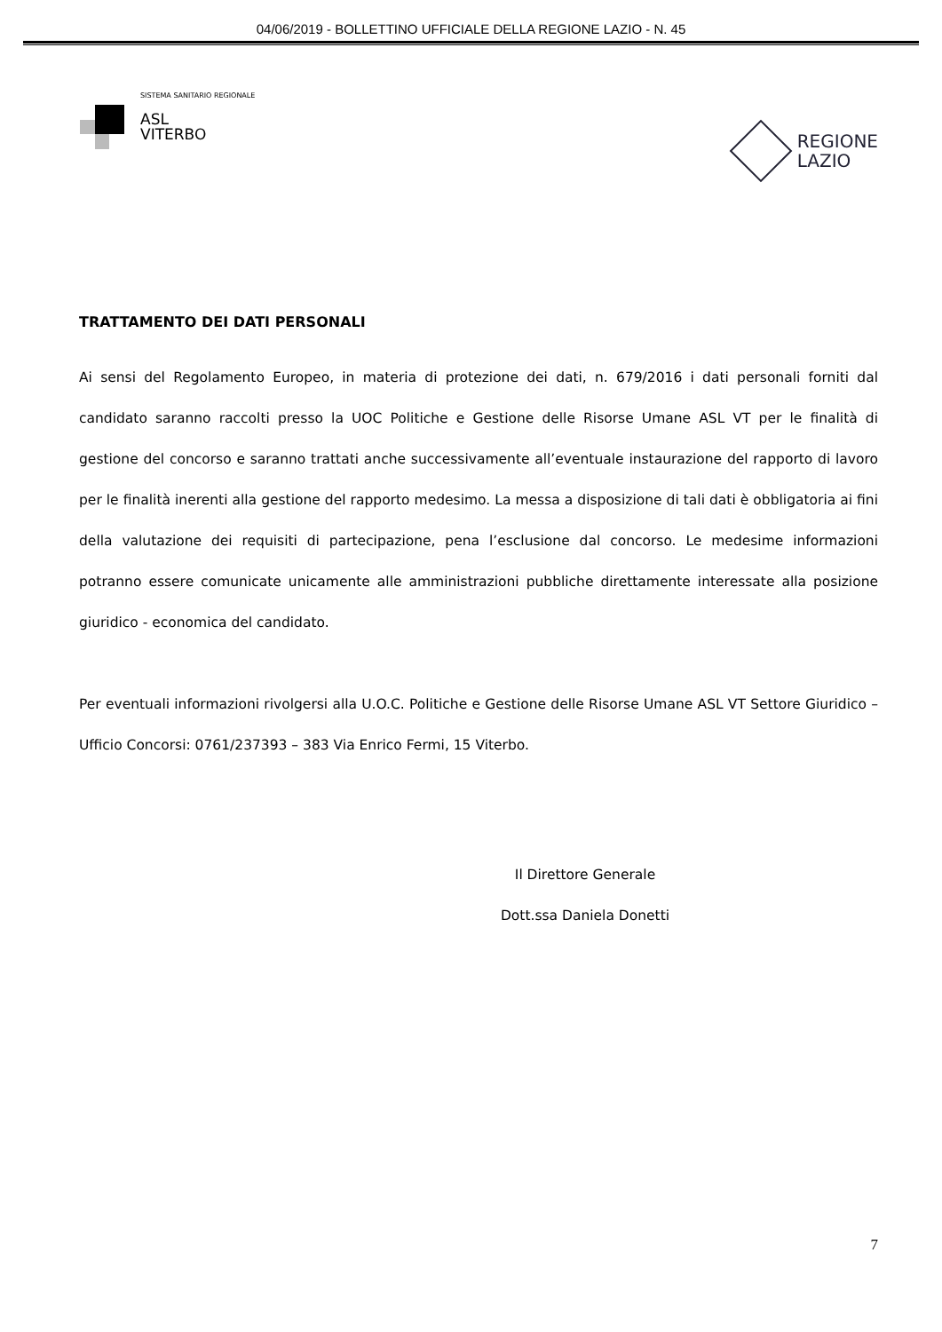04/06/2019 - BOLLETTINO UFFICIALE DELLA REGIONE LAZIO - N. 45
SISTEMA SANITARIO REGIONALE
ASL
VITERBO
REGIONE
LAZIO
TRATTAMENTO DEI DATI PERSONALI
Ai sensi del Regolamento Europeo, in materia di protezione dei dati, n. 679/2016 i dati personali forniti dal candidato saranno raccolti presso la UOC Politiche e Gestione delle Risorse Umane ASL VT per le finalità di gestione del concorso e saranno trattati anche successivamente all’eventuale instaurazione del rapporto di lavoro per le finalità inerenti alla gestione del rapporto medesimo. La messa a disposizione di tali dati è obbligatoria ai fini della valutazione dei requisiti di partecipazione, pena l’esclusione dal concorso. Le medesime informazioni potranno essere comunicate unicamente alle amministrazioni pubbliche direttamente interessate alla posizione giuridico - economica del candidato.
Per eventuali informazioni rivolgersi alla U.O.C. Politiche e Gestione delle Risorse Umane ASL VT Settore Giuridico – Ufficio Concorsi: 0761/237393 – 383 Via Enrico Fermi, 15 Viterbo.
Il Direttore Generale
Dott.ssa Daniela Donetti
7